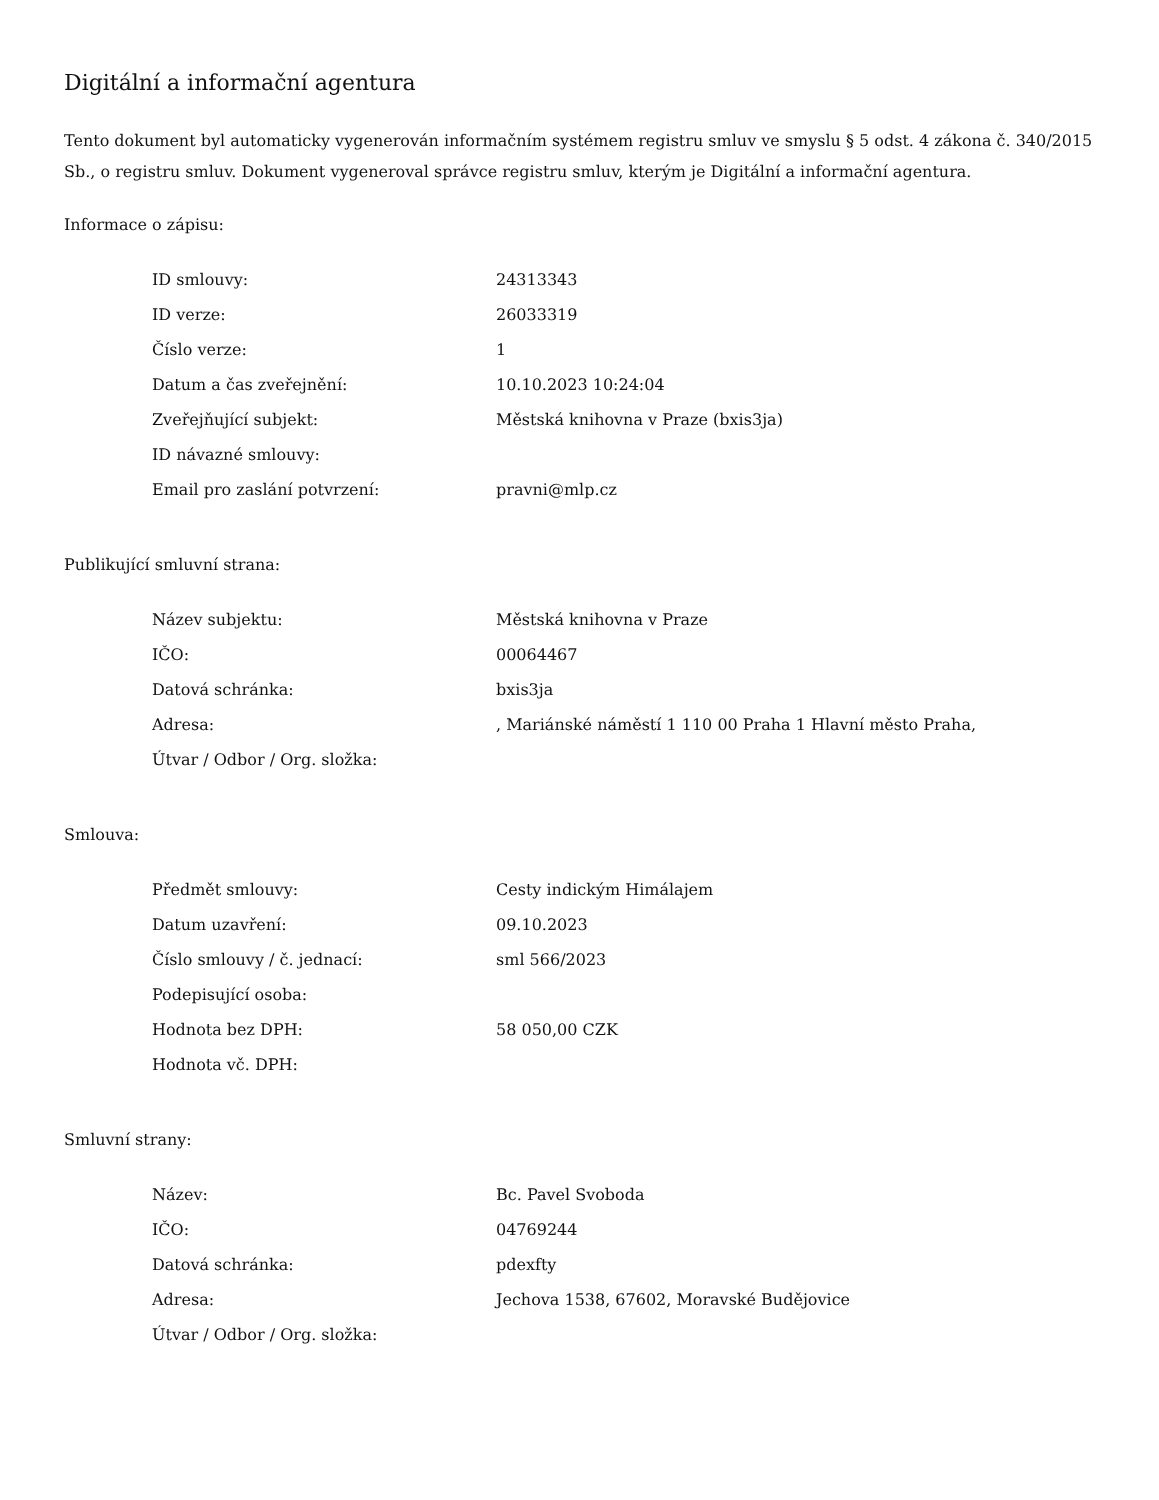Digitální a informační agentura
Tento dokument byl automaticky vygenerován informačním systémem registru smluv ve smyslu § 5 odst. 4 zákona č. 340/2015 Sb., o registru smluv. Dokument vygeneroval správce registru smluv, kterým je Digitální a informační agentura.
Informace o zápisu:
| ID smlouvy: | 24313343 |
| ID verze: | 26033319 |
| Číslo verze: | 1 |
| Datum a čas zveřejnění: | 10.10.2023 10:24:04 |
| Zveřejňující subjekt: | Městská knihovna v Praze (bxis3ja) |
| ID návazné smlouvy: | |
| Email pro zaslání potvrzení: | pravni@mlp.cz |
Publikující smluvní strana:
| Název subjektu: | Městská knihovna v Praze |
| IČO: | 00064467 |
| Datová schránka: | bxis3ja |
| Adresa: | , Mariánské náměstí 1 110 00 Praha 1 Hlavní město Praha, |
| Útvar / Odbor / Org. složka: | |
Smlouva:
| Předmět smlouvy: | Cesty indickým Himálajem |
| Datum uzavření: | 09.10.2023 |
| Číslo smlouvy / č. jednací: | sml 566/2023 |
| Podepisující osoba: | |
| Hodnota bez DPH: | 58 050,00 CZK |
| Hodnota vč. DPH: | |
Smluvní strany:
| Název: | Bc. Pavel Svoboda |
| IČO: | 04769244 |
| Datová schránka: | pdexfty |
| Adresa: | Jechova 1538, 67602, Moravské Budějovice |
| Útvar / Odbor / Org. složka: | |